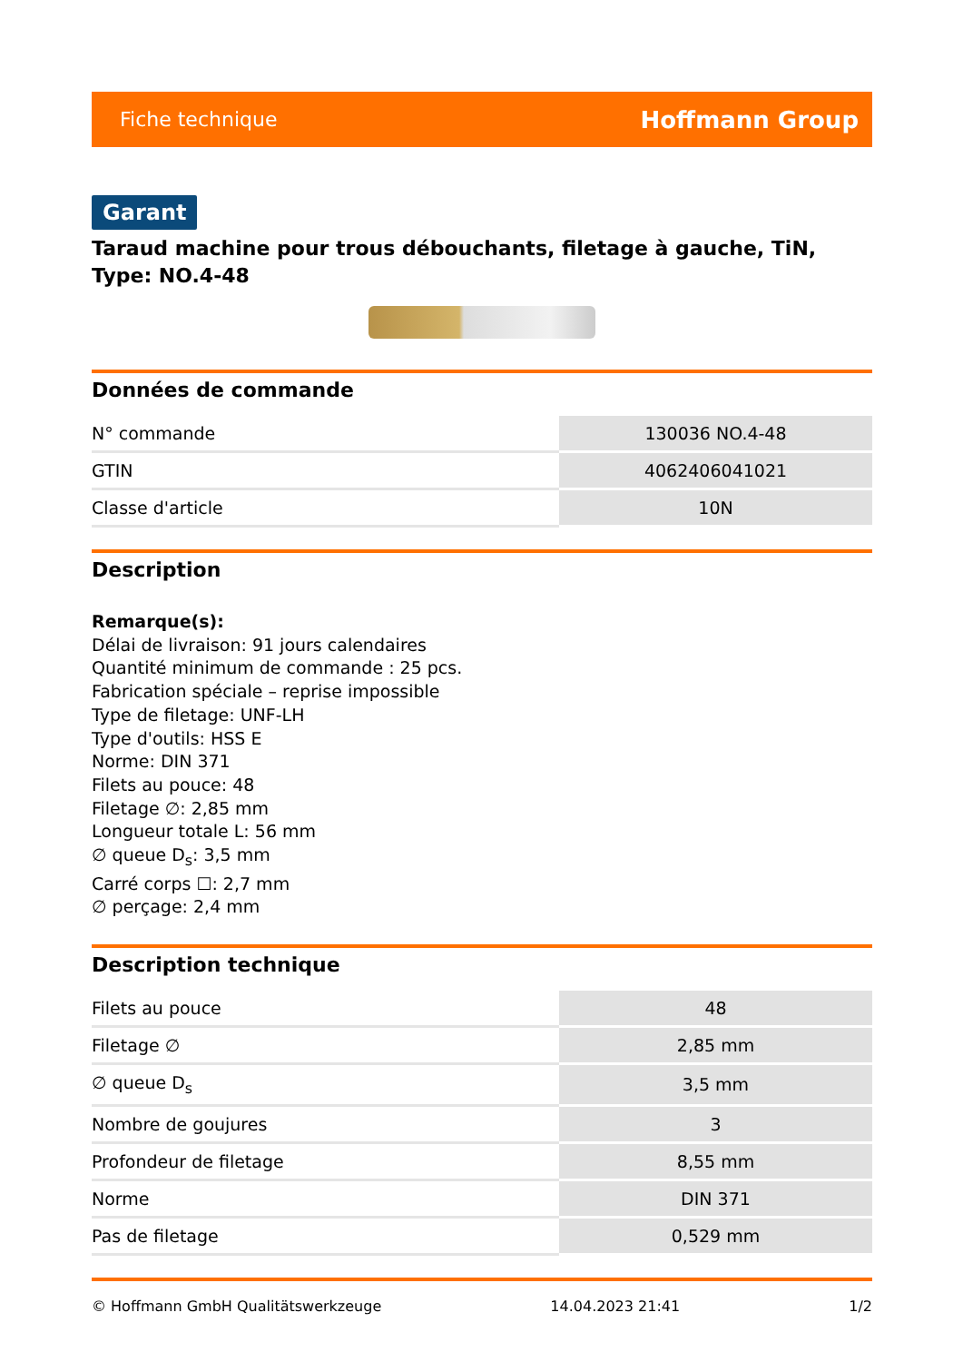Fiche technique Hoffmann Group
Garant
Taraud machine pour trous débouchants, filetage à gauche, TiN, Type: NO.4-48
Données de commande
| N° commande | 130036 NO.4-48 |
| GTIN | 4062406041021 |
| Classe d'article | 10N |
Description
Remarque(s):
Délai de livraison: 91 jours calendaires
Quantité minimum de commande : 25 pcs.
Fabrication spéciale – reprise impossible
Type de filetage: UNF-LH
Type d'outils: HSS E
Norme: DIN 371
Filets au pouce: 48
Filetage ∅: 2,85 mm
Longueur totale L: 56 mm
∅ queue D<sub>s</sub>: 3,5 mm
Carré corps ☐: 2,7 mm
∅ perçage: 2,4 mm
Description technique
| Filets au pouce | 48 |
| Filetage ∅ | 2,85 mm |
| ∅ queue D<sub>s</sub> | 3,5 mm |
| Nombre de goujures | 3 |
| Profondeur de filetage | 8,55 mm |
| Norme | DIN 371 |
| Pas de filetage | 0,529 mm |
© Hoffmann GmbH Qualitätswerkzeuge 14.04.2023 21:41 1/2